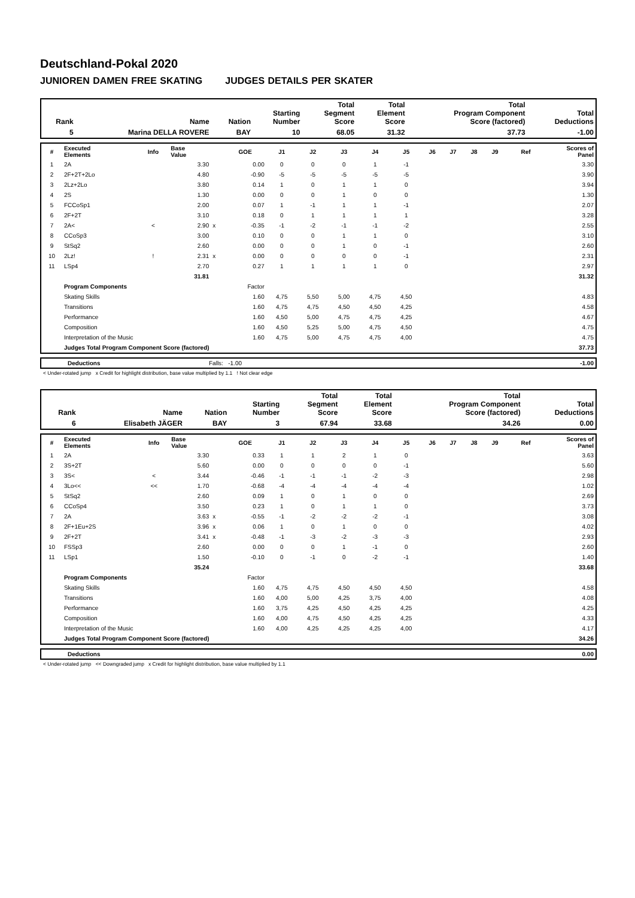Deutschland-Pokal 2020
JUNIOREN DAMEN FREE SKATING JUDGES DETAILS PER SKATER
| Rank | Name | Nation | Starting Number | Total Segment Score | Total Element Score | Total Program Component Score (factored) | Total Deductions |
| --- | --- | --- | --- | --- | --- | --- | --- |
| 5 | Marina DELLA ROVERE | BAY | 10 | 68.05 | 31.32 | 37.73 | -1.00 |
| # | Executed Elements | Info | Base Value | | GOE | J1 | J2 | J3 | J4 | J5 | J6 | J7 | J8 | J9 | Ref | Scores of Panel |
| --- | --- | --- | --- | --- | --- | --- | --- | --- | --- | --- | --- | --- | --- | --- | --- | --- |
| 1 | 2A | | 3.30 | | 0.00 | 0 | 0 | 0 | 1 | -1 | | | | | | 3.30 |
| 2 | 2F+2T+2Lo | | 4.80 | | -0.90 | -5 | -5 | -5 | -5 | -5 | | | | | | 3.90 |
| 3 | 2Lz+2Lo | | 3.80 | | 0.14 | 1 | 0 | 1 | 1 | 0 | | | | | | 3.94 |
| 4 | 2S | | 1.30 | | 0.00 | 0 | 0 | 1 | 0 | 0 | | | | | | 1.30 |
| 5 | FCCoSp1 | | 2.00 | | 0.07 | 1 | -1 | 1 | 1 | -1 | | | | | | 2.07 |
| 6 | 2F+2T | | 3.10 | | 0.18 | 0 | 1 | 1 | 1 | 1 | | | | | | 3.28 |
| 7 | 2A< | < | 2.90 | x | -0.35 | -1 | -2 | -1 | -1 | -2 | | | | | | 2.55 |
| 8 | CCoSp3 | | 3.00 | | 0.10 | 0 | 0 | 1 | 1 | 0 | | | | | | 3.10 |
| 9 | StSq2 | | 2.60 | | 0.00 | 0 | 0 | 1 | 0 | -1 | | | | | | 2.60 |
| 10 | 2Lz! | ! | 2.31 | x | 0.00 | 0 | 0 | 0 | 0 | -1 | | | | | | 2.31 |
| 11 | LSp4 | | 2.70 | | 0.27 | 1 | 1 | 1 | 1 | 0 | | | | | | 2.97 |
| | | | 31.81 | | | | | | | | | | | | | 31.32 |
| | Program Components | | | | Factor | | | | | | | | | | | |
| | Skating Skills | | | | 1.60 | 4,75 | 5,50 | 5,00 | 4,75 | 4,50 | | | | | | 4.83 |
| | Transitions | | | | 1.60 | 4,75 | 4,75 | 4,50 | 4,50 | 4,25 | | | | | | 4.58 |
| | Performance | | | | 1.60 | 4,50 | 5,00 | 4,75 | 4,75 | 4,25 | | | | | | 4.67 |
| | Composition | | | | 1.60 | 4,50 | 5,25 | 5,00 | 4,75 | 4,50 | | | | | | 4.75 |
| | Interpretation of the Music | | | | 1.60 | 4,75 | 5,00 | 4,75 | 4,75 | 4,00 | | | | | | 4.75 |
| | Judges Total Program Component Score (factored) | | | | | | | | | | | | | | | 37.73 |
| | Deductions | Falls: -1.00 | -1.00 |
< Under-rotated jump x Credit for highlight distribution, base value multiplied by 1.1 ! Not clear edge
| Rank | Name | Nation | Starting Number | Total Segment Score | Total Element Score | Total Program Component Score (factored) | Total Deductions |
| --- | --- | --- | --- | --- | --- | --- | --- |
| 6 | Elisabeth JÄGER | BAY | 3 | 67.94 | 33.68 | 34.26 | 0.00 |
| # | Executed Elements | Info | Base Value | | GOE | J1 | J2 | J3 | J4 | J5 | J6 | J7 | J8 | J9 | Ref | Scores of Panel |
| --- | --- | --- | --- | --- | --- | --- | --- | --- | --- | --- | --- | --- | --- | --- | --- | --- |
| 1 | 2A | | 3.30 | | 0.33 | 1 | 1 | 2 | 1 | 0 | | | | | | 3.63 |
| 2 | 3S+2T | | 5.60 | | 0.00 | 0 | 0 | 0 | 0 | -1 | | | | | | 5.60 |
| 3 | 3S< | < | 3.44 | | -0.46 | -1 | -1 | -1 | -2 | -3 | | | | | | 2.98 |
| 4 | 3Lo<< | << | 1.70 | | -0.68 | -4 | -4 | -4 | -4 | -4 | | | | | | 1.02 |
| 5 | StSq2 | | 2.60 | | 0.09 | 1 | 0 | 1 | 0 | 0 | | | | | | 2.69 |
| 6 | CCoSp4 | | 3.50 | | 0.23 | 1 | 0 | 1 | 1 | 0 | | | | | | 3.73 |
| 7 | 2A | | 3.63 | x | -0.55 | -1 | -2 | -2 | -2 | -1 | | | | | | 3.08 |
| 8 | 2F+1Eu+2S | | 3.96 | x | 0.06 | 1 | 0 | 1 | 0 | 0 | | | | | | 4.02 |
| 9 | 2F+2T | | 3.41 | x | -0.48 | -1 | -3 | -2 | -3 | -3 | | | | | | 2.93 |
| 10 | FSSp3 | | 2.60 | | 0.00 | 0 | 0 | 1 | -1 | 0 | | | | | | 2.60 |
| 11 | LSp1 | | 1.50 | | -0.10 | 0 | -1 | 0 | -2 | -1 | | | | | | 1.40 |
| | | | 35.24 | | | | | | | | | | | | | 33.68 |
| | Program Components | | | | Factor | | | | | | | | | | | |
| | Skating Skills | | | | 1.60 | 4,75 | 4,75 | 4,50 | 4,50 | 4,50 | | | | | | 4.58 |
| | Transitions | | | | 1.60 | 4,00 | 5,00 | 4,25 | 3,75 | 4,00 | | | | | | 4.08 |
| | Performance | | | | 1.60 | 3,75 | 4,25 | 4,50 | 4,25 | 4,25 | | | | | | 4.25 |
| | Composition | | | | 1.60 | 4,00 | 4,75 | 4,50 | 4,25 | 4,25 | | | | | | 4.33 |
| | Interpretation of the Music | | | | 1.60 | 4,00 | 4,25 | 4,25 | 4,25 | 4,00 | | | | | | 4.17 |
| | Judges Total Program Component Score (factored) | | | | | | | | | | | | | | | 34.26 |
| | Deductions | | 0.00 |
< Under-rotated jump << Downgraded jump x Credit for highlight distribution, base value multiplied by 1.1